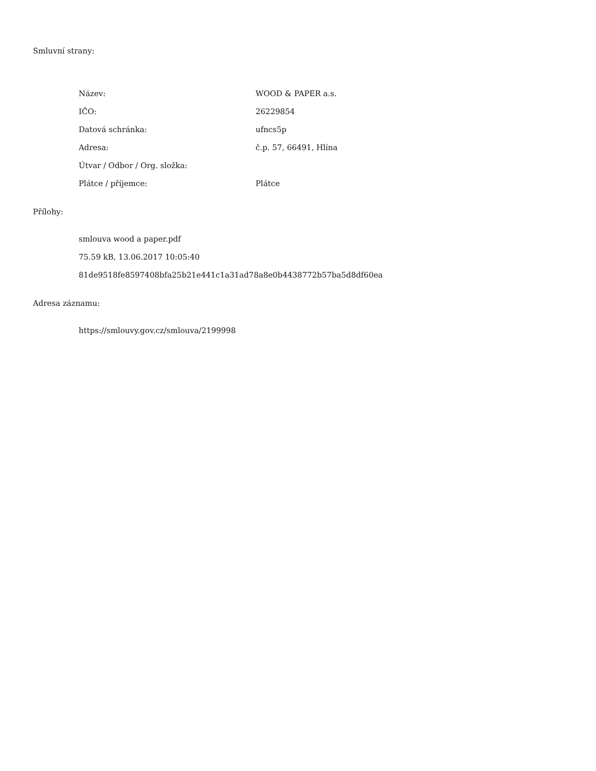Smluvní strany:
| Název: | WOOD & PAPER a.s. |
| IČO: | 26229854 |
| Datová schránka: | ufncs5p |
| Adresa: | č.p. 57, 66491, Hlína |
| Útvar / Odbor / Org. složka: | |
| Plátce / příjemce: | Plátce |
Přílohy:
smlouva wood a paper.pdf
75.59 kB, 13.06.2017 10:05:40
81de9518fe8597408bfa25b21e441c1a31ad78a8e0b4438772b57ba5d8df60ea
Adresa záznamu:
https://smlouvy.gov.cz/smlouva/2199998